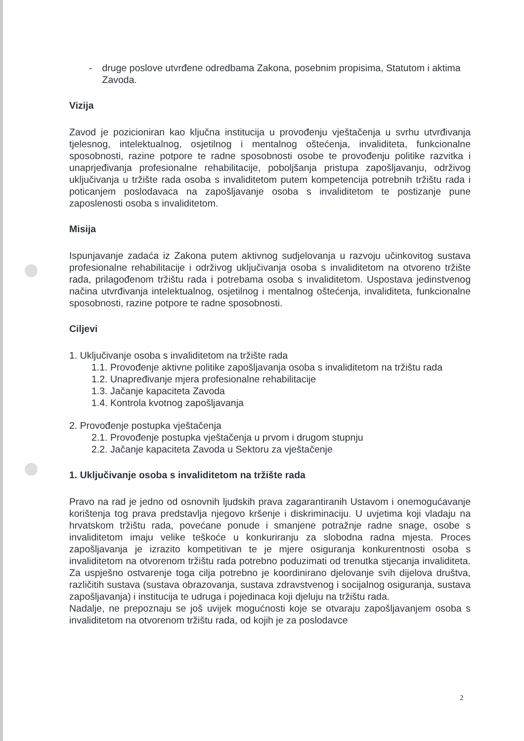- druge poslove utvrđene odredbama Zakona, posebnim propisima, Statutom i aktima Zavoda.
Vizija
Zavod je pozicioniran kao ključna institucija u provođenju vještačenja u svrhu utvrđivanja tjelesnog, intelektualnog, osjetilnog i mentalnog oštećenja, invaliditeta, funkcionalne sposobnosti, razine potpore te radne sposobnosti osobe te provođenju politike razvitka i unaprjeđivanja profesionalne rehabilitacije, poboljšanja pristupa zapošljavanju, održivog uključivanja u tržište rada osoba s invaliditetom putem kompetencija potrebnih tržištu rada i poticanjem poslodavaca na zapošljavanje osoba s invaliditetom te postizanje pune zaposlenosti osoba s invaliditetom.
Misija
Ispunjavanje zadaća iz Zakona putem aktivnog sudjelovanja u razvoju učinkovitog sustava profesionalne rehabilitacije i održivog uključivanja osoba s invaliditetom na otvoreno tržište rada, prilagođenom tržištu rada i potrebama osoba s invaliditetom. Uspostava jedinstvenog načina utvrđivanja intelektualnog, osjetilnog i mentalnog oštećenja, invaliditeta, funkcionalne sposobnosti, razine potpore te radne sposobnosti.
Ciljevi
1. Uključivanje osoba s invaliditetom na tržište rada
1.1. Provođenje aktivne politike zapošljavanja osoba s invaliditetom na tržištu rada
1.2. Unapređivanje mjera profesionalne rehabilitacije
1.3. Jačanje kapaciteta Zavoda
1.4. Kontrola kvotnog zapošljavanja
2. Provođenje postupka vještačenja
2.1. Provođenje postupka vještačenja u prvom i drugom stupnju
2.2. Jačanje kapaciteta Zavoda u Sektoru za vještačenje
1. Uključivanje osoba s invaliditetom na tržište rada
Pravo na rad je jedno od osnovnih ljudskih prava zagarantiranih Ustavom i onemogućavanje korištenja tog prava predstavlja njegovo kršenje i diskriminaciju. U uvjetima koji vladaju na hrvatskom tržištu rada, povećane ponude i smanjene potražnje radne snage, osobe s invaliditetom imaju velike teškoće u konkuriranju za slobodna radna mjesta. Proces zapošljavanja je izrazito kompetitivan te je mjere osiguranja konkurentnosti osoba s invaliditetom na otvorenom tržištu rada potrebno poduzimati od trenutka stjecanja invaliditeta. Za uspješno ostvarenje toga cilja potrebno je koordinirano djelovanje svih dijelova društva, različitih sustava (sustava obrazovanja, sustava zdravstvenog i socijalnog osiguranja, sustava zapošljavanja) i institucija te udruga i pojedinaca koji djeluju na tržištu rada.
Nadalje, ne prepoznaju se još uvijek mogućnosti koje se otvaraju zapošljavanjem osoba s invaliditetom na otvorenom tržištu rada, od kojih je za poslodavce
2